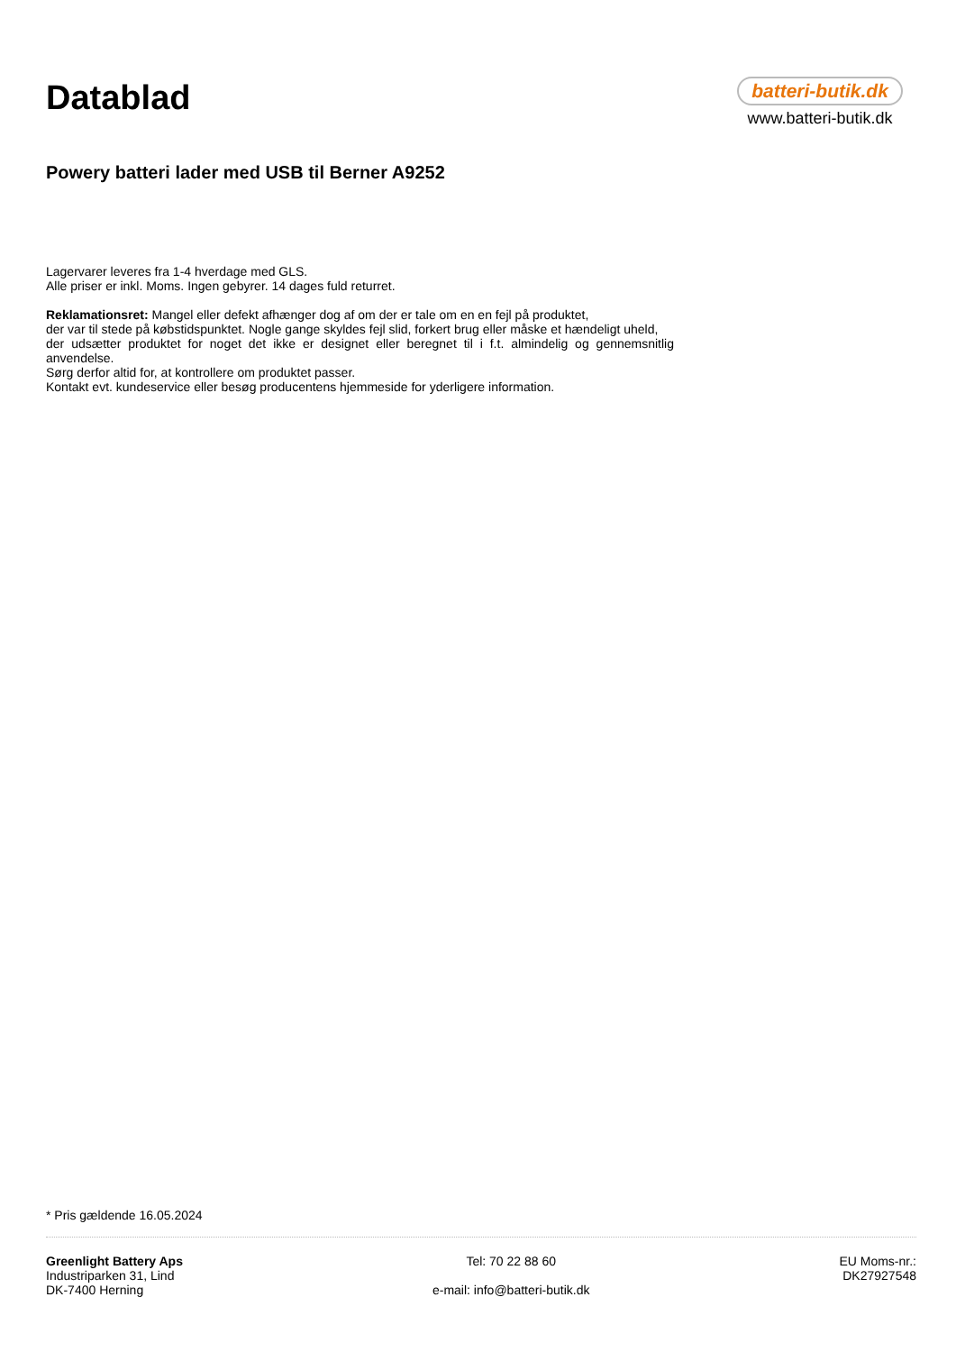Datablad
Powery batteri lader med USB til Berner A9252
batteri-butik.dk
www.batteri-butik.dk
Lagervarer leveres fra 1-4 hverdage med GLS.
Alle priser er inkl. Moms. Ingen gebyrer. 14 dages fuld returret.
Reklamationsret: Mangel eller defekt afhænger dog af om der er tale om en en fejl på produktet,
der var til stede på købstidspunktet. Nogle gange skyldes fejl slid, forkert brug eller måske et hændeligt uheld,
der udsætter produktet for noget det ikke er designet eller beregnet til i f.t. almindelig og gennemsnitlig anvendelse.
Sørg derfor altid for, at kontrollere om produktet passer.
Kontakt evt. kundeservice eller besøg producentens hjemmeside for yderligere information.
* Pris gældende 16.05.2024
Greenlight Battery Aps
Industriparken 31, Lind
DK-7400 Herning
Tel: 70 22 88 60
e-mail: info@batteri-butik.dk
EU Moms-nr.:
DK27927548